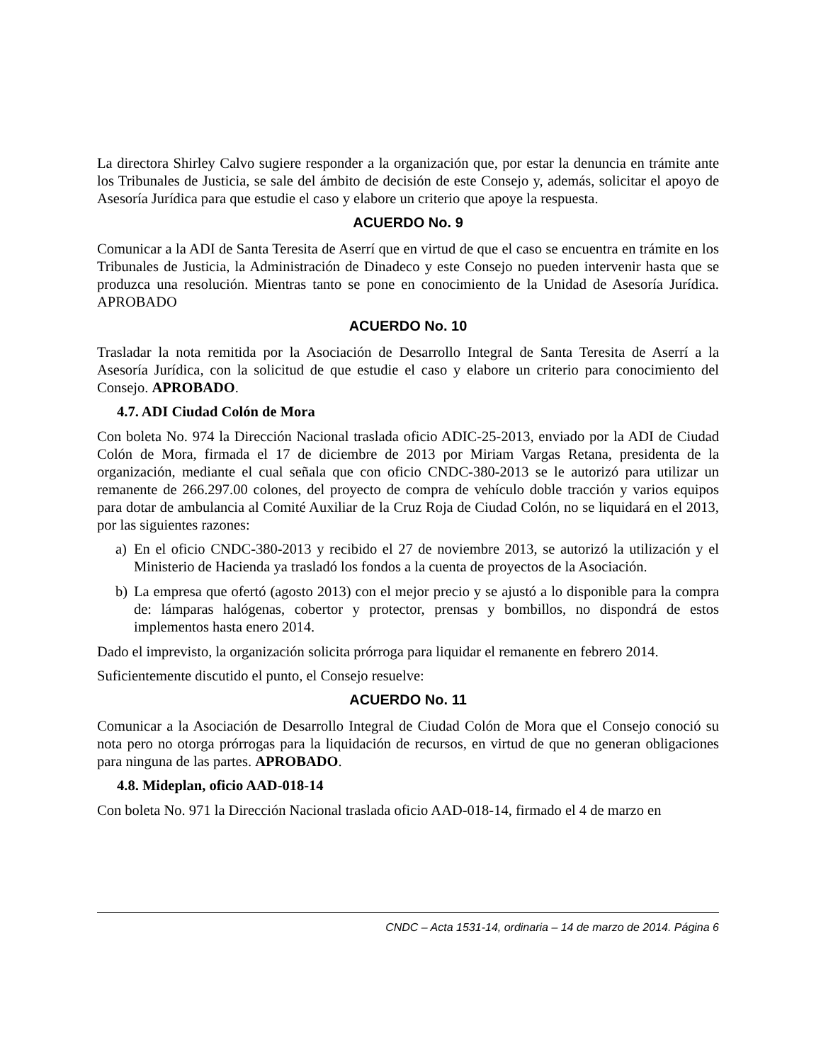La directora Shirley Calvo sugiere responder a la organización que, por estar la denuncia en trámite ante los Tribunales de Justicia, se sale del ámbito de decisión de este Consejo y, además, solicitar el apoyo de Asesoría Jurídica para que estudie el caso y elabore un criterio que apoye la respuesta.
ACUERDO No. 9
Comunicar a la ADI de Santa Teresita de Aserrí que en virtud de que el caso se encuentra en trámite en los Tribunales de Justicia, la Administración de Dinadeco y este Consejo no pueden intervenir hasta que se produzca una resolución. Mientras tanto se pone en conocimiento de la Unidad de Asesoría Jurídica. APROBADO
ACUERDO No. 10
Trasladar la nota remitida por la Asociación de Desarrollo Integral de Santa Teresita de Aserrí a la Asesoría Jurídica, con la solicitud de que estudie el caso y elabore un criterio para conocimiento del Consejo. APROBADO.
4.7. ADI Ciudad Colón de Mora
Con boleta No. 974 la Dirección Nacional traslada oficio ADIC-25-2013, enviado por la ADI de Ciudad Colón de Mora, firmada el 17 de diciembre de 2013 por Miriam Vargas Retana, presidenta de la organización, mediante el cual señala que con oficio CNDC-380-2013 se le autorizó para utilizar un remanente de 266.297.00 colones, del proyecto de compra de vehículo doble tracción y varios equipos para dotar de ambulancia al Comité Auxiliar de la Cruz Roja de Ciudad Colón, no se liquidará en el 2013, por las siguientes razones:
a) En el oficio CNDC-380-2013 y recibido el 27 de noviembre 2013, se autorizó la utilización y el Ministerio de Hacienda ya trasladó los fondos a la cuenta de proyectos de la Asociación.
b) La empresa que ofertó (agosto 2013) con el mejor precio y se ajustó a lo disponible para la compra de: lámparas halógenas, cobertor y protector, prensas y bombillos, no dispondrá de estos implementos hasta enero 2014.
Dado el imprevisto, la organización solicita prórroga para liquidar el remanente en febrero 2014.
Suficientemente discutido el punto, el Consejo resuelve:
ACUERDO No. 11
Comunicar a la Asociación de Desarrollo Integral de Ciudad Colón de Mora que el Consejo conoció su nota pero no otorga prórrogas para la liquidación de recursos, en virtud de que no generan obligaciones para ninguna de las partes. APROBADO.
4.8. Mideplan, oficio AAD-018-14
Con boleta No. 971 la Dirección Nacional traslada oficio AAD-018-14, firmado el 4 de marzo en
CNDC – Acta 1531-14, ordinaria – 14 de marzo de 2014. Página 6